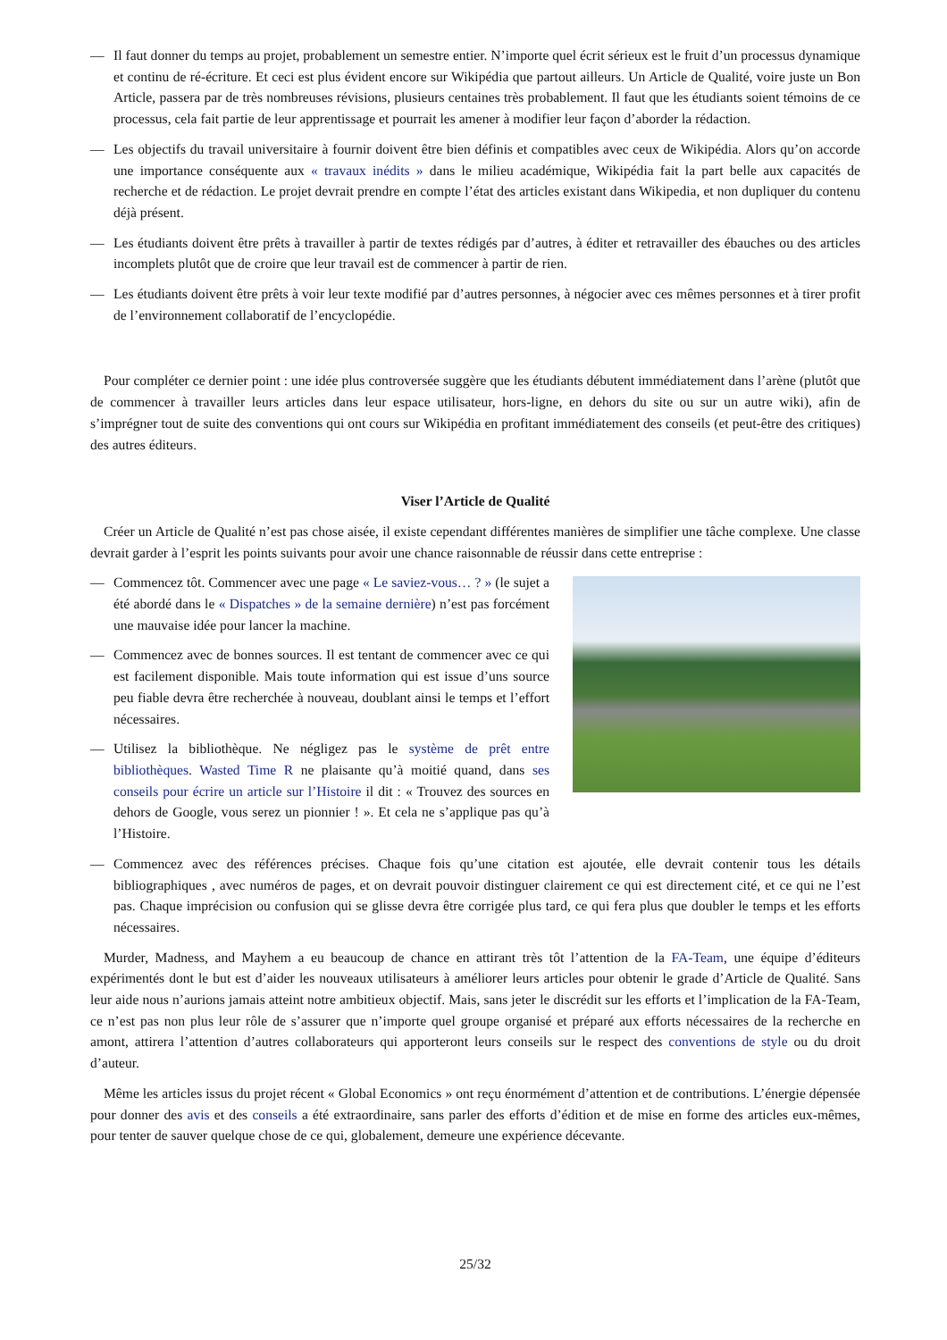— Il faut donner du temps au projet, probablement un semestre entier. N’importe quel écrit sérieux est le fruit d’un processus dynamique et continu de ré-écriture. Et ceci est plus évident encore sur Wikipédia que partout ailleurs. Un Article de Qualité, voire juste un Bon Article, passera par de très nombreuses révisions, plusieurs centaines très probablement. Il faut que les étudiants soient témoins de ce processus, cela fait partie de leur apprentissage et pourrait les amener à modifier leur façon d’aborder la rédaction.
— Les objectifs du travail universitaire à fournir doivent être bien définis et compatibles avec ceux de Wikipédia. Alors qu’on accorde une importance conséquente aux « travaux inédits » dans le milieu académique, Wikipédia fait la part belle aux capacités de recherche et de rédaction. Le projet devrait prendre en compte l’état des articles existant dans Wikipedia, et non dupliquer du contenu déjà présent.
— Les étudiants doivent être prêts à travailler à partir de textes rédigés par d’autres, à éditer et retravailler des ébauches ou des articles incomplets plutôt que de croire que leur travail est de commencer à partir de rien.
— Les étudiants doivent être prêts à voir leur texte modifié par d’autres personnes, à négocier avec ces mêmes personnes et à tirer profit de l’environnement collaboratif de l’encyclopédie.
Pour compléter ce dernier point : une idée plus controversée suggère que les étudiants débutent immédiatement dans l’arène (plutôt que de commencer à travailler leurs articles dans leur espace utilisateur, hors-ligne, en dehors du site ou sur un autre wiki), afin de s’imprégner tout de suite des conventions qui ont cours sur Wikipédia en profitant immédiatement des conseils (et peut-être des critiques) des autres éditeurs.
Viser l’Article de Qualité
Créer un Article de Qualité n’est pas chose aisée, il existe cependant différentes manières de simplifier une tâche complexe. Une classe devrait garder à l’esprit les points suivants pour avoir une chance raisonnable de réussir dans cette entreprise :
— Commencez tôt. Commencer avec une page « Le saviez-vous… ? » (le sujet a été abordé dans le « Dispatches » de la semaine dernière) n’est pas forcément une mauvaise idée pour lancer la machine.
— Commencez avec de bonnes sources. Il est tentant de commencer avec ce qui est facilement disponible. Mais toute information qui est issue d’uns source peu fiable devra être recherchée à nouveau, doublant ainsi le temps et l’effort nécessaires.
— Utilisez la bibliothèque. Ne négligez pas le système de prêt entre bibliothèques. Wasted Time R ne plaisante qu’à moitié quand, dans ses conseils pour écrire un article sur l’Histoire il dit : « Trouvez des sources en dehors de Google, vous serez un pionnier ! ». Et cela ne s’applique pas qu’à l’Histoire.
— Commencez avec des références précises. Chaque fois qu’une citation est ajoutée, elle devrait contenir tous les détails bibliographiques , avec numéros de pages, et on devrait pouvoir distinguer clairement ce qui est directement cité, et ce qui ne l’est pas. Chaque imprécision ou confusion qui se glisse devra être corrigée plus tard, ce qui fera plus que doubler le temps et les efforts nécessaires.
Murder, Madness, and Mayhem a eu beaucoup de chance en attirant très tôt l’attention de la FA-Team, une équipe d’éditeurs expérimentés dont le but est d’aider les nouveaux utilisateurs à améliorer leurs articles pour obtenir le grade d’Article de Qualité. Sans leur aide nous n’aurions jamais atteint notre ambitieux objectif. Mais, sans jeter le discrédit sur les efforts et l’implication de la FA-Team, ce n’est pas non plus leur rôle de s’assurer que n’importe quel groupe organisé et préparé aux efforts nécessaires de la recherche en amont, attirera l’attention d’autres collaborateurs qui apporteront leurs conseils sur le respect des conventions de style ou du droit d’auteur.
Même les articles issus du projet récent « Global Economics » ont reçu énormément d’attention et de contributions. L’énergie dépensée pour donner des avis et des conseils a été extraordinaire, sans parler des efforts d’édition et de mise en forme des articles eux-mêmes, pour tenter de sauver quelque chose de ce qui, globalement, demeure une expérience décevante.
25/32